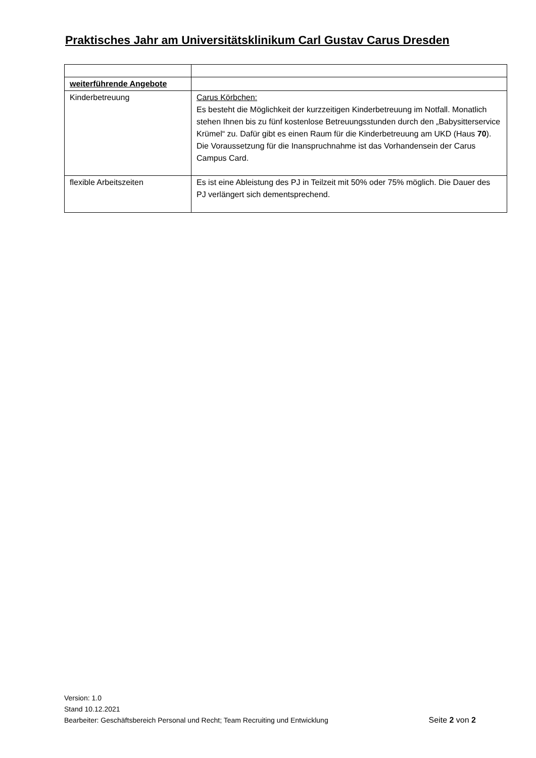Praktisches Jahr am Universitätsklinikum Carl Gustav Carus Dresden
| weiterführende Angebote | |
| Kinderbetreuung | Carus Körbchen: Es besteht die Möglichkeit der kurzzeitigen Kinderbetreuung im Notfall. Monatlich stehen Ihnen bis zu fünf kostenlose Betreuungsstunden durch den „Babysitterservice Krümel“ zu. Dafür gibt es einen Raum für die Kinderbetreuung am UKD (Haus 70 ). Die Voraussetzung für die Inanspruchnahme ist das Vorhandensein der Carus Campus Card. |
| flexible Arbeitszeiten | Es ist eine Ableistung des PJ in Teilzeit mit 50% oder 75% möglich. Die Dauer des PJ verlängert sich dementsprechend. |
Version: 1.0
Stand 10.12.2021
Seite 2 von 2 Bearbeiter: Geschäftsbereich Personal und Recht; Team Recruiting und Entwicklung